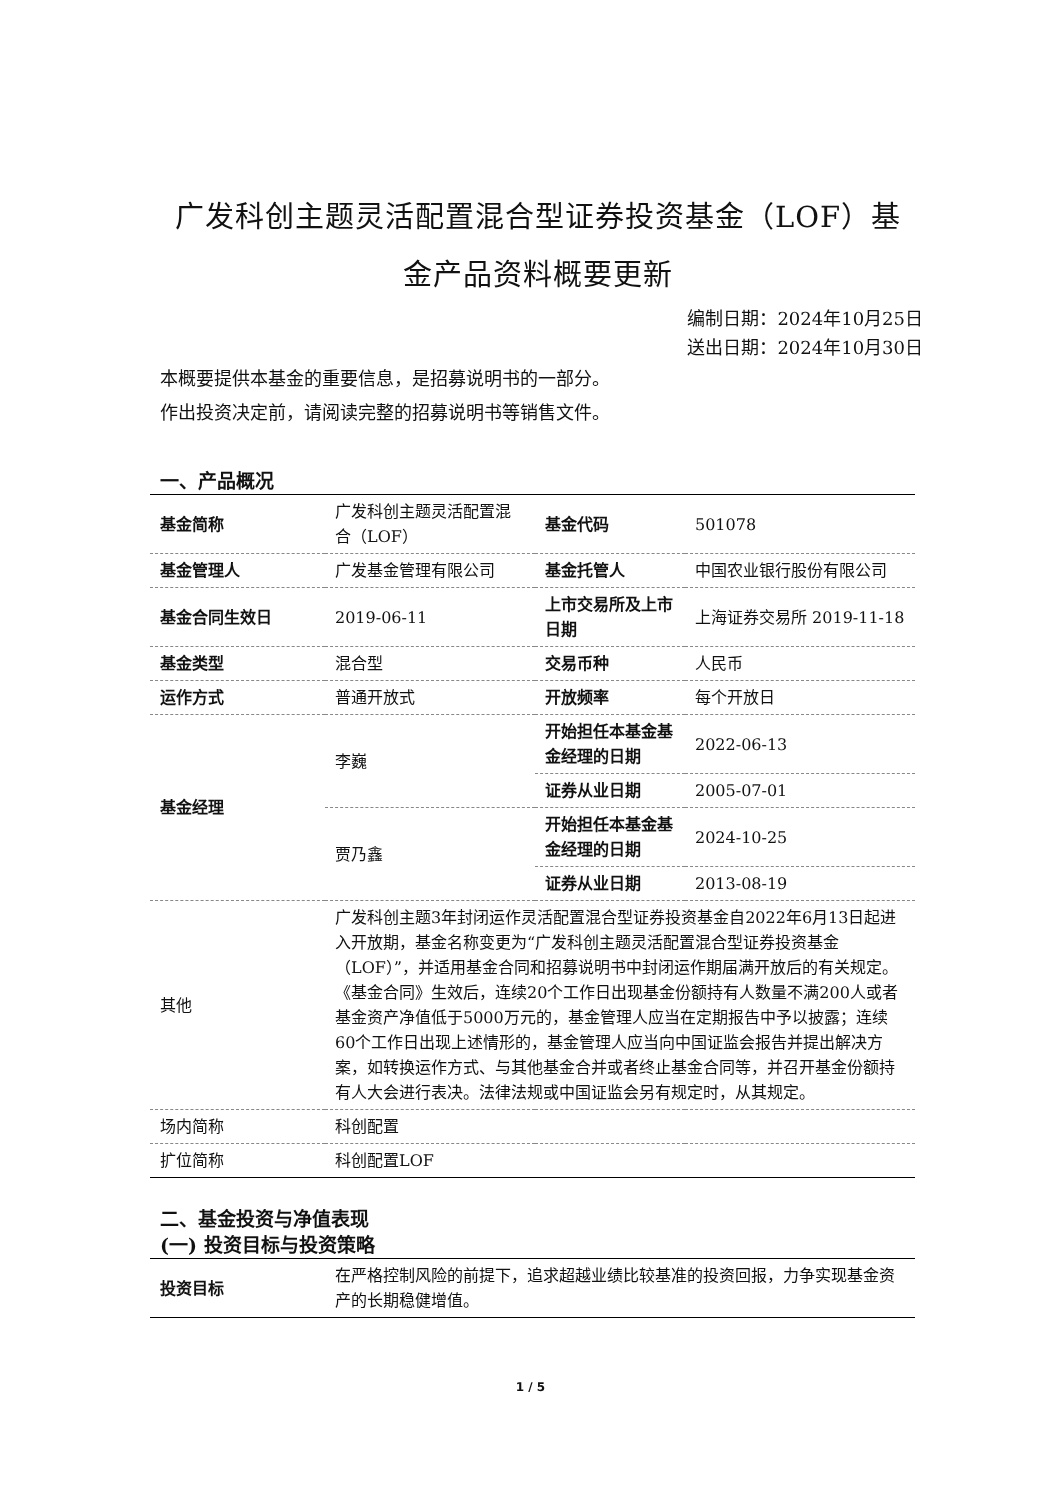广发科创主题灵活配置混合型证券投资基金（LOF）基
金产品资料概要更新
编制日期：2024年10月25日
送出日期：2024年10月30日
本概要提供本基金的重要信息，是招募说明书的一部分。
作出投资决定前，请阅读完整的招募说明书等销售文件。
一、产品概况
| 基金简称 | 广发科创主题灵活配置混合（LOF） | 基金代码 | 501078 |
| 基金管理人 | 广发基金管理有限公司 | 基金托管人 | 中国农业银行股份有限公司 |
| 基金合同生效日 | 2019-06-11 | 上市交易所及上市日期 | 上海证券交易所 2019-11-18 |
| 基金类型 | 混合型 | 交易币种 | 人民币 |
| 运作方式 | 普通开放式 | 开放频率 | 每个开放日 |
| 基金经理 | 李巍 | 开始担任本基金基金经理的日期 | 2022-06-13 |
| | | 证券从业日期 | 2005-07-01 |
| | 贾乃鑫 | 开始担任本基金基金经理的日期 | 2024-10-25 |
| | | 证券从业日期 | 2013-08-19 |
| 其他 | 广发科创主题3年封闭运作灵活配置混合型证券投资基金自2022年6月13日起进入开放期，基金名称变更为“广发科创主题灵活配置混合型证券投资基金（LOF）”，并适用基金合同和招募说明书中封闭运作期届满开放后的有关规定。 《基金合同》生效后，连续20个工作日出现基金份额持有人数量不满200人或者基金资产净值低于5000万元的，基金管理人应当在定期报告中予以披露；连续60个工作日出现上述情形的，基金管理人应当向中国证监会报告并提出解决方案，如转换运作方式、与其他基金合并或者终止基金合同等，并召开基金份额持有人大会进行表决。法律法规或中国证监会另有规定时，从其规定。 | | |
| 场内简称 | 科创配置 | | |
| 扩位简称 | 科创配置LOF | | |
二、基金投资与净值表现
(一) 投资目标与投资策略
| 投资目标 | 在严格控制风险的前提下，追求超越业绩比较基准的投资回报，力争实现基金资产的长期稳健增值。 |
1 / 5